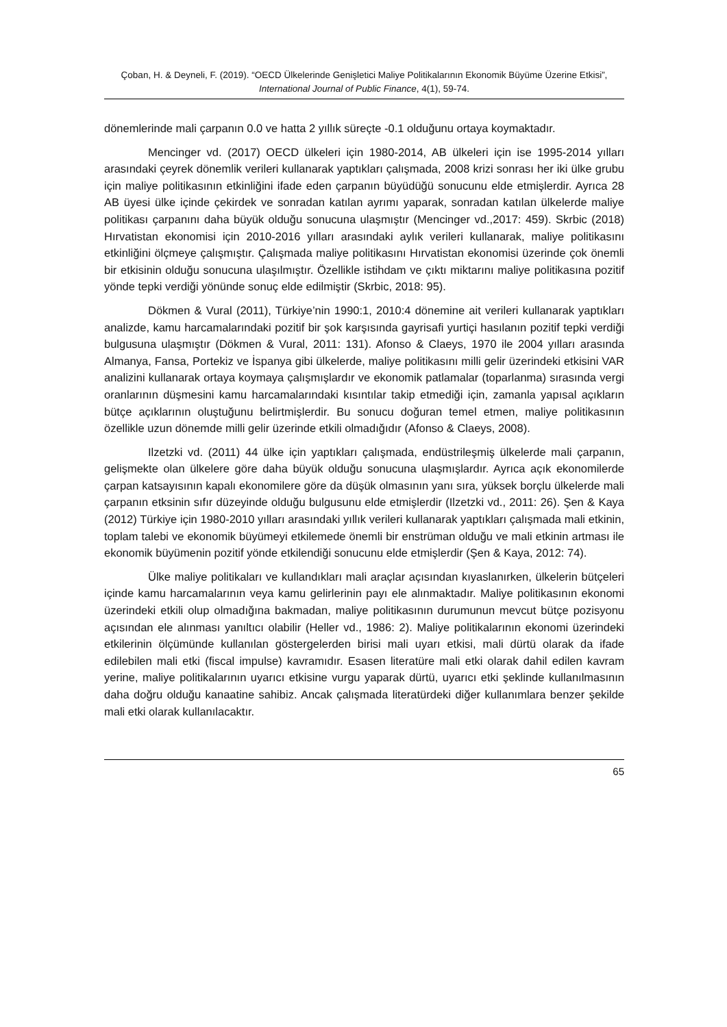Çoban, H. & Deyneli, F. (2019). “OECD Ülkelerinde Genişletici Maliye Politikalarının Ekonomik Büyüme Üzerine Etkisi”, International Journal of Public Finance, 4(1), 59-74.
dönemlerinde mali çarpanın 0.0 ve hatta 2 yıllık süreçte -0.1 olduğunu ortaya koymaktadır.
Mencinger vd. (2017) OECD ülkeleri için 1980-2014, AB ülkeleri için ise 1995-2014 yılları arasındaki çeyrek dönemlik verileri kullanarak yaptıkları çalışmada, 2008 krizi sonrası her iki ülke grubu için maliye politikasının etkinliğini ifade eden çarpanın büyüdüğü sonucunu elde etmişlerdir. Ayrıca 28 AB üyesi ülke içinde çekirdek ve sonradan katılan ayrımı yaparak, sonradan katılan ülkelerde maliye politikası çarpanını daha büyük olduğu sonucuna ulaşmıştır (Mencinger vd.,2017: 459). Skrbic (2018) Hırvatistan ekonomisi için 2010-2016 yılları arasındaki aylık verileri kullanarak, maliye politikasını etkinliğini ölçmeye çalışmıştır. Çalışmada maliye politikasını Hırvatistan ekonomisi üzerinde çok önemli bir etkisinin olduğu sonucuna ulaşılmıştır. Özellikle istihdam ve çıktı miktarını maliye politikasına pozitif yönde tepki verdiği yönünde sonuç elde edilmiştir (Skrbic, 2018: 95).
Dökmen & Vural (2011), Türkiye’nin 1990:1, 2010:4 dönemine ait verileri kullanarak yaptıkları analizde, kamu harcamalarındaki pozitif bir şok karşısında gayrisafi yurtiçi hasılanın pozitif tepki verdiği bulgusuna ulaşmıştır (Dökmen & Vural, 2011: 131). Afonso & Claeys, 1970 ile 2004 yılları arasında Almanya, Fansa, Portekiz ve İspanya gibi ülkelerde, maliye politikasını milli gelir üzerindeki etkisini VAR analizini kullanarak ortaya koymaya çalışmışlardır ve ekonomik patlamalar (toparlanma) sırasında vergi oranlarının düşmesini kamu harcamalarındaki kısıntılar takip etmediği için, zamanla yapısal açıkların bütçe açıklarının oluştuğunu belirtmişlerdir. Bu sonucu doğuran temel etmen, maliye politikasının özellikle uzun dönemde milli gelir üzerinde etkili olmadığıdır (Afonso & Claeys, 2008).
Ilzetzki vd. (2011) 44 ülke için yaptıkları çalışmada, endüstrileşmiş ülkelerde mali çarpanın, gelişmekte olan ülkelere göre daha büyük olduğu sonucuna ulaşmışlardır. Ayrıca açık ekonomilerde çarpan katsayısının kapalı ekonomilere göre da düşük olmasının yanı sıra, yüksek borçlu ülkelerde mali çarpanın etksinin sıfır düzeyinde olduğu bulgusunu elde etmişlerdir (Ilzetzki vd., 2011: 26). Şen & Kaya (2012) Türkiye için 1980-2010 yılları arasındaki yıllık verileri kullanarak yaptıkları çalışmada mali etkinin, toplam talebi ve ekonomik büyümeyi etkilemede önemli bir enstrüman olduğu ve mali etkinin artması ile ekonomik büyümenin pozitif yönde etkilendiği sonucunu elde etmişlerdir (Şen & Kaya, 2012: 74).
Ülke maliye politikaları ve kullandıkları mali araçlar açısından kıyaslanırken, ülkelerin bütçeleri içinde kamu harcamalarının veya kamu gelirlerinin payı ele alınmaktadır. Maliye politikasının ekonomi üzerindeki etkili olup olmadığına bakmadan, maliye politikasının durumunun mevcut bütçe pozisyonu açısından ele alınması yanıltıcı olabilir (Heller vd., 1986: 2). Maliye politikalarının ekonomi üzerindeki etkilerinin ölçümünde kullanılan göstergelerden birisi mali uyarı etkisi, mali dürtü olarak da ifade edilebilen mali etki (fiscal impulse) kavramıdır. Esasen literatüre mali etki olarak dahil edilen kavram yerine, maliye politikalarının uyarıcı etkisine vurgu yaparak dürtü, uyarıcı etki şeklinde kullanılmasının daha doğru olduğu kanaatine sahibiz. Ancak çalışmada literatürdeki diğer kullanımlara benzer şekilde mali etki olarak kullanılacaktır.
65